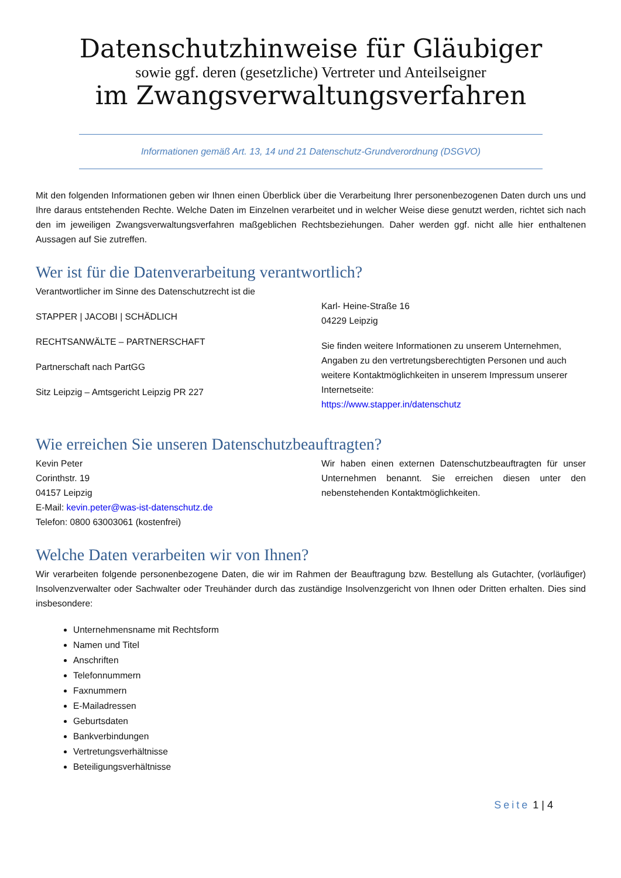Datenschutzhinweise für Gläubiger
sowie ggf. deren (gesetzliche) Vertreter und Anteilseigner
im Zwangsverwaltungsverfahren
Informationen gemäß Art. 13, 14 und 21 Datenschutz-Grundverordnung (DSGVO)
Mit den folgenden Informationen geben wir Ihnen einen Überblick über die Verarbeitung Ihrer personenbezogenen Daten durch uns und Ihre daraus entstehenden Rechte. Welche Daten im Einzelnen verarbeitet und in welcher Weise diese genutzt werden, richtet sich nach den im jeweiligen Zwangsverwaltungsverfahren maßgeblichen Rechtsbeziehungen. Daher werden ggf. nicht alle hier enthaltenen Aussagen auf Sie zutreffen.
Wer ist für die Datenverarbeitung verantwortlich?
Verantwortlicher im Sinne des Datenschutzrecht ist die
STAPPER | JACOBI | SCHÄDLICH
RECHTSANWÄLTE – PARTNERSCHAFT
Partnerschaft nach PartGG
Sitz Leipzig – Amtsgericht Leipzig PR 227
Karl- Heine-Straße 16
04229 Leipzig
Sie finden weitere Informationen zu unserem Unternehmen, Angaben zu den vertretungsberechtigten Personen und auch weitere Kontaktmöglichkeiten in unserem Impressum unserer Internetseite:
https://www.stapper.in/datenschutz
Wie erreichen Sie unseren Datenschutzbeauftragten?
Kevin Peter
Corinthstr. 19
04157 Leipzig
E-Mail: kevin.peter@was-ist-datenschutz.de
Telefon: 0800 63003061 (kostenfrei)
Wir haben einen externen Datenschutzbeauftragten für unser Unternehmen benannt. Sie erreichen diesen unter den nebenstehenden Kontaktmöglichkeiten.
Welche Daten verarbeiten wir von Ihnen?
Wir verarbeiten folgende personenbezogene Daten, die wir im Rahmen der Beauftragung bzw. Bestellung als Gutachter, (vorläufiger) Insolvenzverwalter oder Sachwalter oder Treuhänder durch das zuständige Insolvenzgericht von Ihnen oder Dritten erhalten. Dies sind insbesondere:
Unternehmensname mit Rechtsform
Namen und Titel
Anschriften
Telefonnummern
Faxnummern
E-Mailadressen
Geburtsdaten
Bankverbindungen
Vertretungsverhältnisse
Beteiligungsverhältnisse
Seite 1 | 4